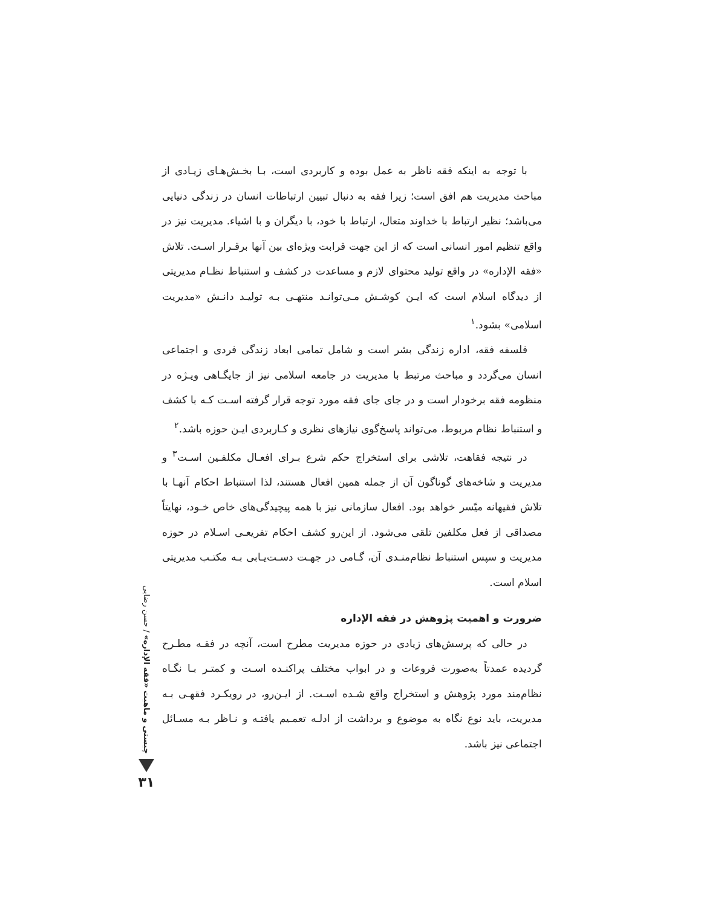با توجه به اینکه فقه ناظر به عمل بوده و کاربردی است، بـا بخـش‌هـای زیـادی از مباحث مدیریت هم افق است؛ زیرا فقه به دنبال تبیین ارتباطات انسان در زندگی دنیایی می‌باشد؛ نظیر ارتباط با خداوند متعال، ارتباط با خود، با دیگران و با اشیاء. مدیریت نیز در واقع تنظیم امور انسانی است که از این جهت قرابت ویژه‌ای بین آنها برقـرار اسـت. تلاش «فقه الإداره» در واقع تولید محتوای لازم و مساعدت در کشف و استنباط نظـام مدیریتی از دیدگاه اسلام است که ایـن کوشـش مـی‌توانـد منتهـی بـه تولیـد دانـش «مدیریت اسلامی» بشود.<sup>۱</sup>
فلسفه فقه، اداره زندگی بشر است و شامل تمامی ابعاد زندگی فردی و اجتماعی انسان می‌گردد و مباحث مرتبط با مدیریت در جامعه اسلامی نیز از جایگـاهی ویـژه در منظومه فقه برخودار است و در جای جای فقه مورد توجه قرار گرفته اسـت کـه با کشف و استنباط نظام مربوط، می‌تواند پاسخ‌گوی نیازهای نظری و کـاربردی ایـن حوزه باشد.<sup>۲</sup>
در نتیجه فقاهت، تلاشی برای استخراج حکم شرع بـرای افعـال مکلفـین اسـت<sup>۳</sup> و مدیریت و شاخه‌های گوناگون آن از جمله همین افعال هستند، لذا استنباط احکام آنهـا با تلاش فقیهانه میّسر خواهد بود. افعال سازمانی نیز با همه پیچیدگی‌های خاص خـود، نهایتاً مصداقی از فعل مکلفین تلقی می‌شود. از این‌رو کشف احکام تفریعـی اسـلام در حوزه مدیریت و سپس استنباط نظام‌منـدی آن، گـامی در جهـت دسـت‌یـابی بـه مکتـب مدیریتی اسلام است.
ضرورت و اهمیت پژوهش در فقه الإداره
در حالی که پرسش‌های زیادی در حوزه مدیریت مطرح است، آنچه در فقـه مطـرح گردیده عمدتاً به‌صورت فروعات و در ابواب مختلف پراکنـده اسـت و کمتـر بـا نگـاه نظام‌مند مورد پژوهش و استخراج واقع شـده اسـت. از ایـن‌رو، در رویکـرد فقهـی بـه مدیریت، باید نوع نگاه به موضوع و برداشت از ادلـه تعمـیم یافتـه و نـاظر بـه مسـائل اجتماعی نیز باشد.
چیستی و ماهیت «فقه الإداره» / حسن رضایی
۳۱